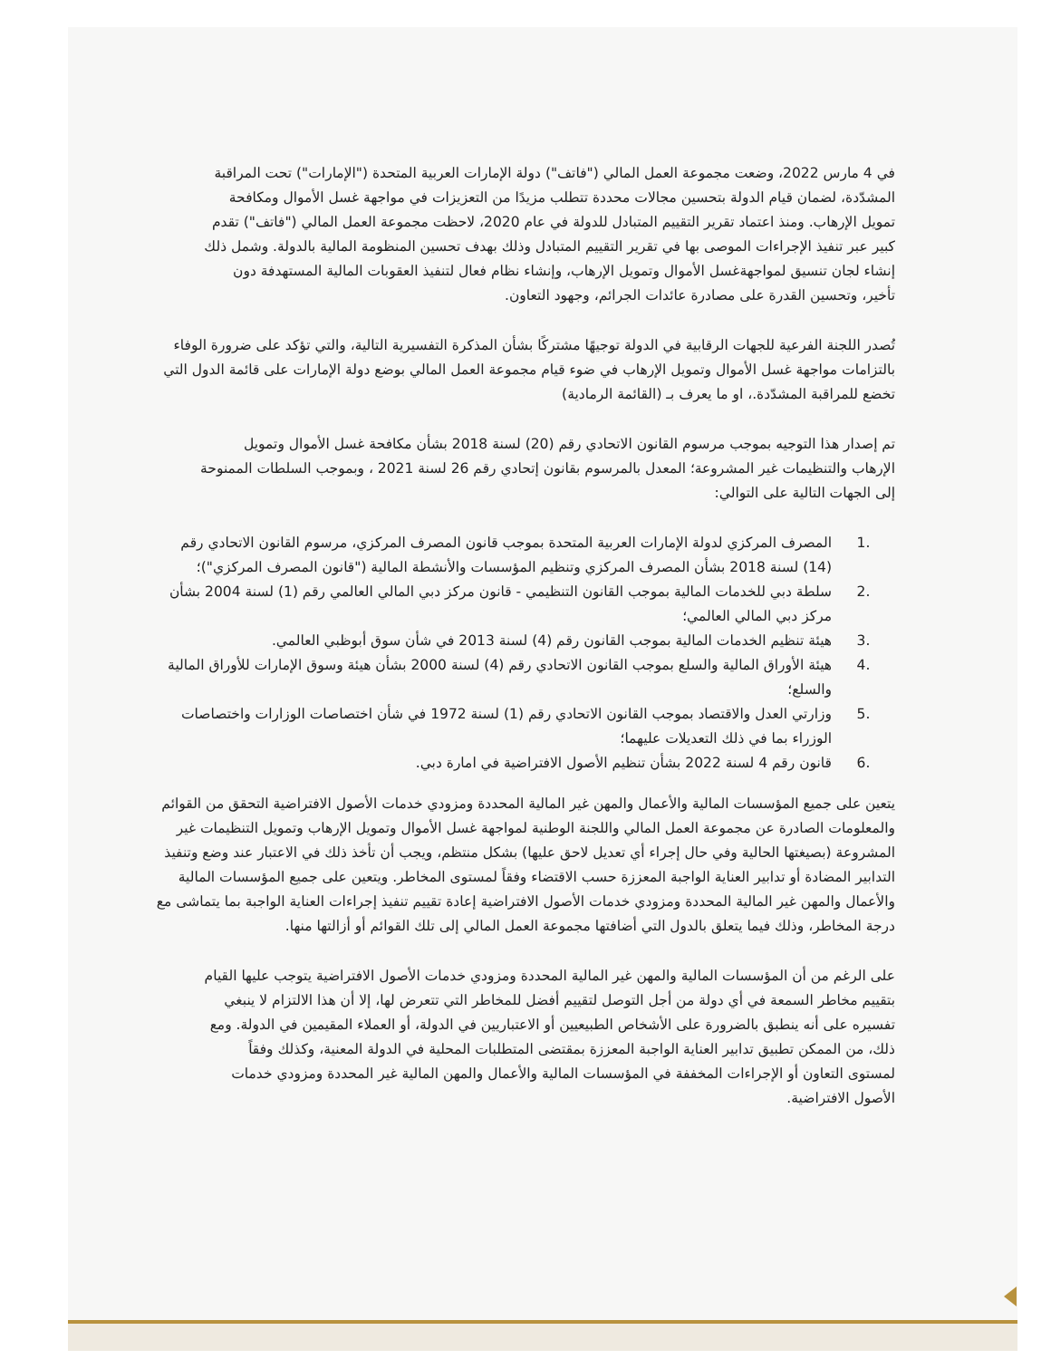في 4 مارس 2022، وضعت مجموعة العمل المالي ("فاتف") دولة الإمارات العربية المتحدة ("الإمارات") تحت المراقبة المشدّدة، لضمان قيام الدولة بتحسين مجالات محددة تتطلب مزيدًا من التعزيزات في مواجهة غسل الأموال ومكافحة تمويل الإرهاب. ومنذ اعتماد تقرير التقييم المتبادل للدولة في عام 2020، لاحظت مجموعة العمل المالي ("فاتف") تقدم كبير عبر تنفيذ الإجراءات الموصى بها في تقرير التقييم المتبادل وذلك بهدف تحسين المنظومة المالية بالدولة. وشمل ذلك إنشاء لجان تنسيق لمواجهةغسل الأموال وتمويل الإرهاب، وإنشاء نظام فعال لتنفيذ العقوبات المالية المستهدفة دون تأخير، وتحسين القدرة على مصادرة عائدات الجرائم، وجهود التعاون.
تُصدر اللجنة الفرعية للجهات الرقابية في الدولة توجيهًا مشتركًا بشأن المذكرة التفسيرية التالية، والتي تؤكد على ضرورة الوفاء بالتزامات مواجهة غسل الأموال وتمويل الإرهاب في ضوء قيام مجموعة العمل المالي بوضع دولة الإمارات على قائمة الدول التي تخضع للمراقبة المشدّدة.، او ما يعرف بـ (القائمة الرمادية)
تم إصدار هذا التوجيه بموجب مرسوم القانون الاتحادي رقم (20) لسنة 2018 بشأن مكافحة غسل الأموال وتمويل الإرهاب والتنظيمات غير المشروعة؛ المعدل بالمرسوم بقانون إتحادي رقم 26 لسنة 2021 ، وبموجب السلطات الممنوحة إلى الجهات التالية على التوالي:
.1 المصرف المركزي لدولة الإمارات العربية المتحدة بموجب قانون المصرف المركزي، مرسوم القانون الاتحادي رقم (14) لسنة 2018 بشأن المصرف المركزي وتنظيم المؤسسات والأنشطة المالية ("قانون المصرف المركزي")؛
.2 سلطة دبي للخدمات المالية بموجب القانون التنظيمي - قانون مركز دبي المالي العالمي رقم (1) لسنة 2004 بشأن مركز دبي المالي العالمي؛
.3 هيئة تنظيم الخدمات المالية بموجب القانون رقم (4) لسنة 2013 في شأن سوق أبوظبي العالمي.
.4 هيئة الأوراق المالية والسلع بموجب القانون الاتحادي رقم (4) لسنة 2000 بشأن هيئة وسوق الإمارات للأوراق المالية والسلع؛
.5 وزارتي العدل والاقتصاد بموجب القانون الاتحادي رقم (1) لسنة 1972 في شأن اختصاصات الوزارات واختصاصات الوزراء بما في ذلك التعديلات عليهما؛
.6 قانون رقم 4 لسنة 2022 بشأن تنظيم الأصول الافتراضية في امارة دبي.
يتعين على جميع المؤسسات المالية والأعمال والمهن غير المالية المحددة ومزودي خدمات الأصول الافتراضية التحقق من القوائم والمعلومات الصادرة عن مجموعة العمل المالي واللجنة الوطنية لمواجهة غسل الأموال وتمويل الإرهاب وتمويل التنظيمات غير المشروعة (بصيغتها الحالية وفي حال إجراء أي تعديل لاحق عليها) بشكل منتظم، ويجب أن تأخذ ذلك في الاعتبار عند وضع وتنفيذ التدابير المضادة أو تدابير العناية الواجبة المعززة حسب الاقتضاء وفقاً لمستوى المخاطر. ويتعين على جميع المؤسسات المالية والأعمال والمهن غير المالية المحددة ومزودي خدمات الأصول الافتراضية إعادة تقييم تنفيذ إجراءات العناية الواجبة بما يتماشى مع درجة المخاطر، وذلك فيما يتعلق بالدول التي أضافتها مجموعة العمل المالي إلى تلك القوائم أو أزالتها منها.
على الرغم من أن المؤسسات المالية والمهن غير المالية المحددة ومزودي خدمات الأصول الافتراضية يتوجب عليها القيام بتقييم مخاطر السمعة في أي دولة من أجل التوصل لتقييم أفضل للمخاطر التي تتعرض لها، إلا أن هذا الالتزام لا ينبغي تفسيره على أنه ينطبق بالضرورة على الأشخاص الطبيعيين أو الاعتباريين في الدولة، أو العملاء المقيمين في الدولة. ومع ذلك، من الممكن تطبيق تدابير العناية الواجبة المعززة بمقتضى المتطلبات المحلية في الدولة المعنية، وكذلك وفقاً لمستوى التعاون أو الإجراءات المخففة في المؤسسات المالية والأعمال والمهن المالية غير المحددة ومزودي خدمات الأصول الافتراضية.